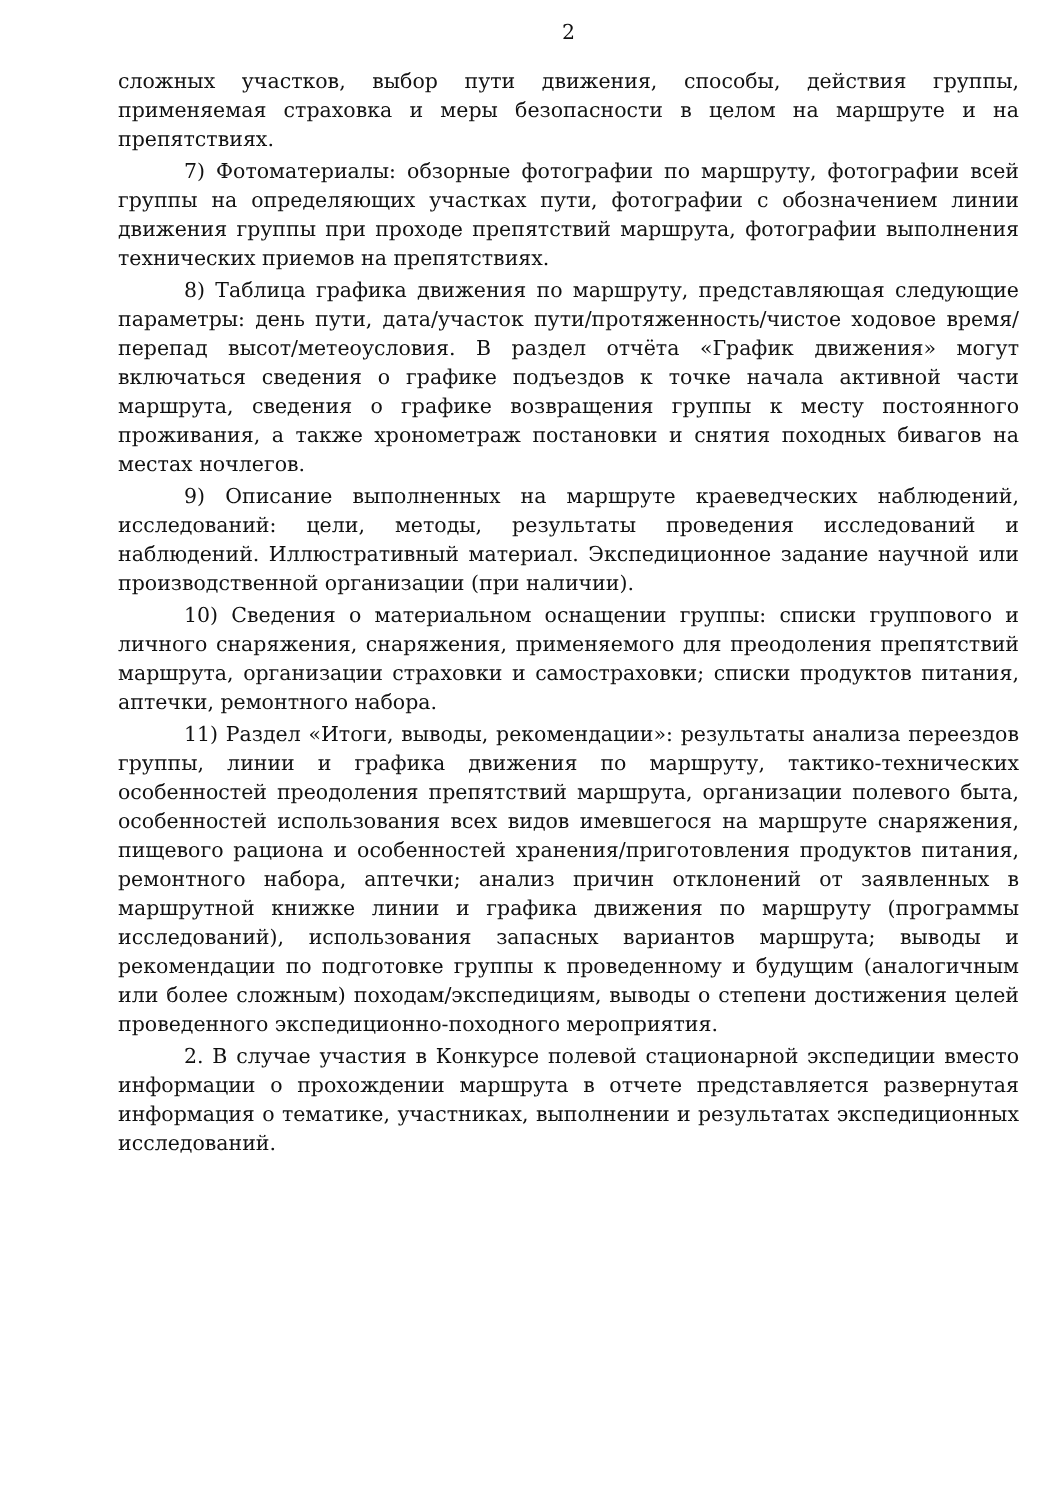2
сложных участков, выбор пути движения, способы, действия группы, применяемая страховка и меры безопасности в целом на маршруте и на препятствиях.
7) Фотоматериалы: обзорные фотографии по маршруту, фотографии всей группы на определяющих участках пути, фотографии с обозначением линии движения группы при проходе препятствий маршрута, фотографии выполнения технических приемов на препятствиях.
8) Таблица графика движения по маршруту, представляющая следующие параметры: день пути, дата/участок пути/протяженность/чистое ходовое время/перепад высот/метеоусловия. В раздел отчёта «График движения» могут включаться сведения о графике подъездов к точке начала активной части маршрута, сведения о графике возвращения группы к месту постоянного проживания, а также хронометраж постановки и снятия походных бивагов на местах ночлегов.
9) Описание выполненных на маршруте краеведческих наблюдений, исследований: цели, методы, результаты проведения исследований и наблюдений. Иллюстративный материал. Экспедиционное задание научной или производственной организации (при наличии).
10) Сведения о материальном оснащении группы: списки группового и личного снаряжения, снаряжения, применяемого для преодоления препятствий маршрута, организации страховки и самостраховки; списки продуктов питания, аптечки, ремонтного набора.
11) Раздел «Итоги, выводы, рекомендации»: результаты анализа переездов группы, линии и графика движения по маршруту, тактико-технических особенностей преодоления препятствий маршрута, организации полевого быта, особенностей использования всех видов имевшегося на маршруте снаряжения, пищевого рациона и особенностей хранения/приготовления продуктов питания, ремонтного набора, аптечки; анализ причин отклонений от заявленных в маршрутной книжке линии и графика движения по маршруту (программы исследований), использования запасных вариантов маршрута; выводы и рекомендации по подготовке группы к проведенному и будущим (аналогичным или более сложным) походам/экспедициям, выводы о степени достижения целей проведенного экспедиционно-походного мероприятия.
2. В случае участия в Конкурсе полевой стационарной экспедиции вместо информации о прохождении маршрута в отчете представляется развернутая информация о тематике, участниках, выполнении и результатах экспедиционных исследований.